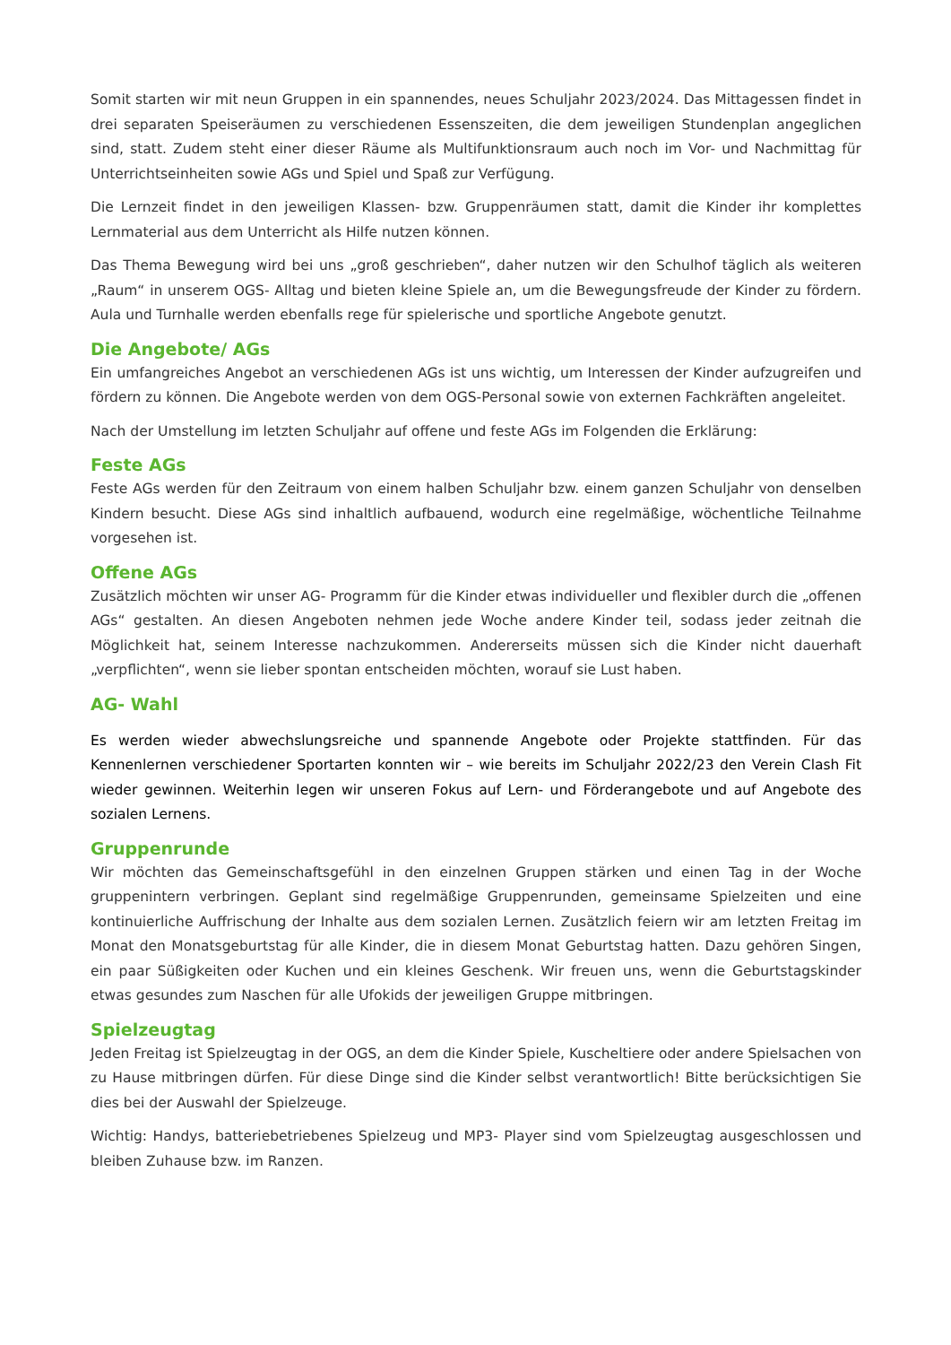Somit starten wir mit neun Gruppen in ein spannendes, neues Schuljahr 2023/2024. Das Mittagessen findet in drei separaten Speiseräumen zu verschiedenen Essenszeiten, die dem jeweiligen Stundenplan angeglichen sind, statt. Zudem steht einer dieser Räume als Multifunktionsraum auch noch im Vor- und Nachmittag für Unterrichtseinheiten sowie AGs und Spiel und Spaß zur Verfügung.
Die Lernzeit findet in den jeweiligen Klassen- bzw. Gruppenräumen statt, damit die Kinder ihr komplettes Lernmaterial aus dem Unterricht als Hilfe nutzen können.
Das Thema Bewegung wird bei uns „groß geschrieben“, daher nutzen wir den Schulhof täglich als weiteren „Raum“ in unserem OGS- Alltag und bieten kleine Spiele an, um die Bewegungsfreude der Kinder zu fördern. Aula und Turnhalle werden ebenfalls rege für spielerische und sportliche Angebote genutzt.
Die Angebote/ AGs
Ein umfangreiches Angebot an verschiedenen AGs ist uns wichtig, um Interessen der Kinder aufzugreifen und fördern zu können. Die Angebote werden von dem OGS-Personal sowie von externen Fachkräften angeleitet.
Nach der Umstellung im letzten Schuljahr auf offene und feste AGs im Folgenden die Erklärung:
Feste AGs
Feste AGs werden für den Zeitraum von einem halben Schuljahr bzw. einem ganzen Schuljahr von denselben Kindern besucht. Diese AGs sind inhaltlich aufbauend, wodurch eine regelmäßige, wöchentliche Teilnahme vorgesehen ist.
Offene AGs
Zusätzlich möchten wir unser AG- Programm für die Kinder etwas individueller und flexibler durch die „offenen AGs“ gestalten. An diesen Angeboten nehmen jede Woche andere Kinder teil, sodass jeder zeitnah die Möglichkeit hat, seinem Interesse nachzukommen. Andererseits müssen sich die Kinder nicht dauerhaft „verpflichten“, wenn sie lieber spontan entscheiden möchten, worauf sie Lust haben.
AG- Wahl
Es werden wieder abwechslungsreiche und spannende Angebote oder Projekte stattfinden. Für das Kennenlernen verschiedener Sportarten konnten wir – wie bereits im Schuljahr 2022/23 den Verein Clash Fit wieder gewinnen. Weiterhin legen wir unseren Fokus auf Lern- und Förderangebote und auf Angebote des sozialen Lernens.
Gruppenrunde
Wir möchten das Gemeinschaftsgefühl in den einzelnen Gruppen stärken und einen Tag in der Woche gruppenintern verbringen. Geplant sind regelmäßige Gruppenrunden, gemeinsame Spielzeiten und eine kontinuierliche Auffrischung der Inhalte aus dem sozialen Lernen. Zusätzlich feiern wir am letzten Freitag im Monat den Monatsgeburtstag für alle Kinder, die in diesem Monat Geburtstag hatten. Dazu gehören Singen, ein paar Süßigkeiten oder Kuchen und ein kleines Geschenk. Wir freuen uns, wenn die Geburtstagskinder etwas gesundes zum Naschen für alle Ufokids der jeweiligen Gruppe mitbringen.
Spielzeugtag
Jeden Freitag ist Spielzeugtag in der OGS, an dem die Kinder Spiele, Kuscheltiere oder andere Spielsachen von zu Hause mitbringen dürfen. Für diese Dinge sind die Kinder selbst verantwortlich! Bitte berücksichtigen Sie dies bei der Auswahl der Spielzeuge.
Wichtig: Handys, batteriebetriebenes Spielzeug und MP3- Player sind vom Spielzeugtag ausgeschlossen und bleiben Zuhause bzw. im Ranzen.